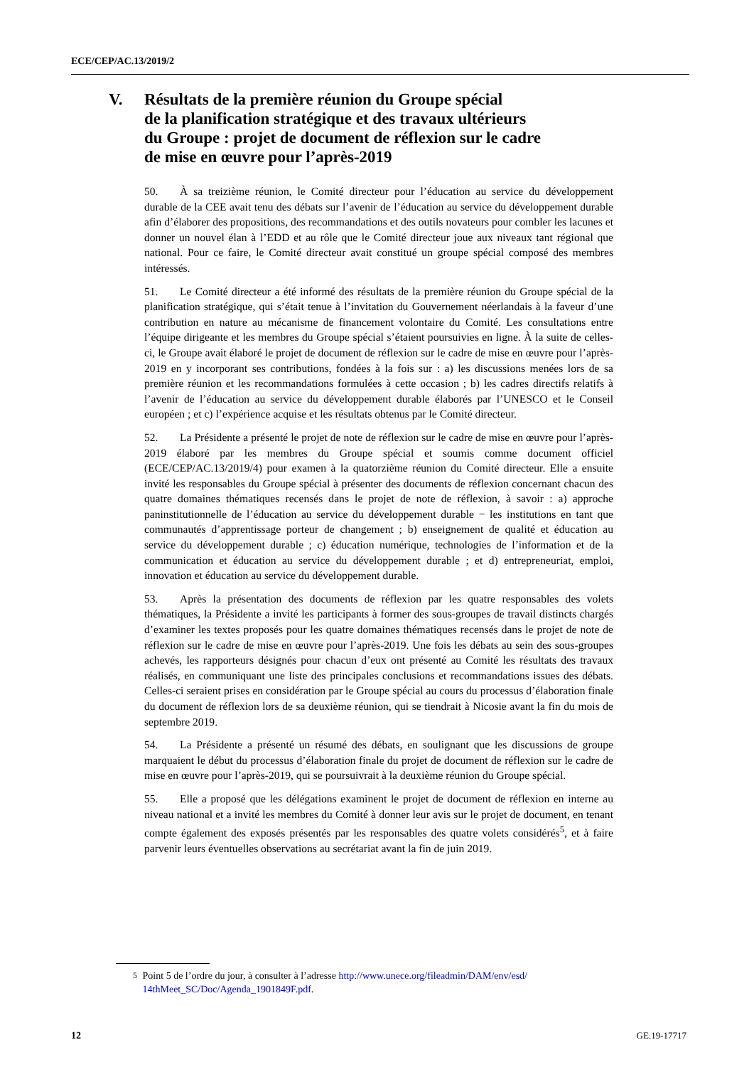ECE/CEP/AC.13/2019/2
V. Résultats de la première réunion du Groupe spécial
de la planification stratégique et des travaux ultérieurs
du Groupe : projet de document de réflexion sur le cadre
de mise en œuvre pour l’après-2019
50. À sa treizième réunion, le Comité directeur pour l’éducation au service du développement durable de la CEE avait tenu des débats sur l’avenir de l’éducation au service du développement durable afin d’élaborer des propositions, des recommandations et des outils novateurs pour combler les lacunes et donner un nouvel élan à l’EDD et au rôle que le Comité directeur joue aux niveaux tant régional que national. Pour ce faire, le Comité directeur avait constitué un groupe spécial composé des membres intéressés.
51. Le Comité directeur a été informé des résultats de la première réunion du Groupe spécial de la planification stratégique, qui s’était tenue à l’invitation du Gouvernement néerlandais à la faveur d’une contribution en nature au mécanisme de financement volontaire du Comité. Les consultations entre l’équipe dirigeante et les membres du Groupe spécial s’étaient poursuivies en ligne. À la suite de celles-ci, le Groupe avait élaboré le projet de document de réflexion sur le cadre de mise en œuvre pour l’après-2019 en y incorporant ses contributions, fondées à la fois sur : a) les discussions menées lors de sa première réunion et les recommandations formulées à cette occasion ; b) les cadres directifs relatifs à l’avenir de l’éducation au service du développement durable élaborés par l’UNESCO et le Conseil européen ; et c) l’expérience acquise et les résultats obtenus par le Comité directeur.
52. La Présidente a présenté le projet de note de réflexion sur le cadre de mise en œuvre pour l’après-2019 élaboré par les membres du Groupe spécial et soumis comme document officiel (ECE/CEP/AC.13/2019/4) pour examen à la quatorzième réunion du Comité directeur. Elle a ensuite invité les responsables du Groupe spécial à présenter des documents de réflexion concernant chacun des quatre domaines thématiques recensés dans le projet de note de réflexion, à savoir : a) approche paninstitutionnelle de l’éducation au service du développement durable − les institutions en tant que communautés d’apprentissage porteur de changement ; b) enseignement de qualité et éducation au service du développement durable ; c) éducation numérique, technologies de l’information et de la communication et éducation au service du développement durable ; et d) entrepreneuriat, emploi, innovation et éducation au service du développement durable.
53. Après la présentation des documents de réflexion par les quatre responsables des volets thématiques, la Présidente a invité les participants à former des sous-groupes de travail distincts chargés d’examiner les textes proposés pour les quatre domaines thématiques recensés dans le projet de note de réflexion sur le cadre de mise en œuvre pour l’après-2019. Une fois les débats au sein des sous-groupes achevés, les rapporteurs désignés pour chacun d’eux ont présenté au Comité les résultats des travaux réalisés, en communiquant une liste des principales conclusions et recommandations issues des débats. Celles-ci seraient prises en considération par le Groupe spécial au cours du processus d’élaboration finale du document de réflexion lors de sa deuxième réunion, qui se tiendrait à Nicosie avant la fin du mois de septembre 2019.
54. La Présidente a présenté un résumé des débats, en soulignant que les discussions de groupe marquaient le début du processus d’élaboration finale du projet de document de réflexion sur le cadre de mise en œuvre pour l’après-2019, qui se poursuivrait à la deuxième réunion du Groupe spécial.
55. Elle a proposé que les délégations examinent le projet de document de réflexion en interne au niveau national et a invité les membres du Comité à donner leur avis sur le projet de document, en tenant compte également des exposés présentés par les responsables des quatre volets considérés<sup>5</sup>, et à faire parvenir leurs éventuelles observations au secrétariat avant la fin de juin 2019.
<sup>5</sup> Point 5 de l’ordre du jour, à consulter à l’adresse http://www.unece.org/fileadmin/DAM/env/esd/ 14thMeet_SC/Doc/Agenda_1901849F.pdf.
12 GE.19-17717